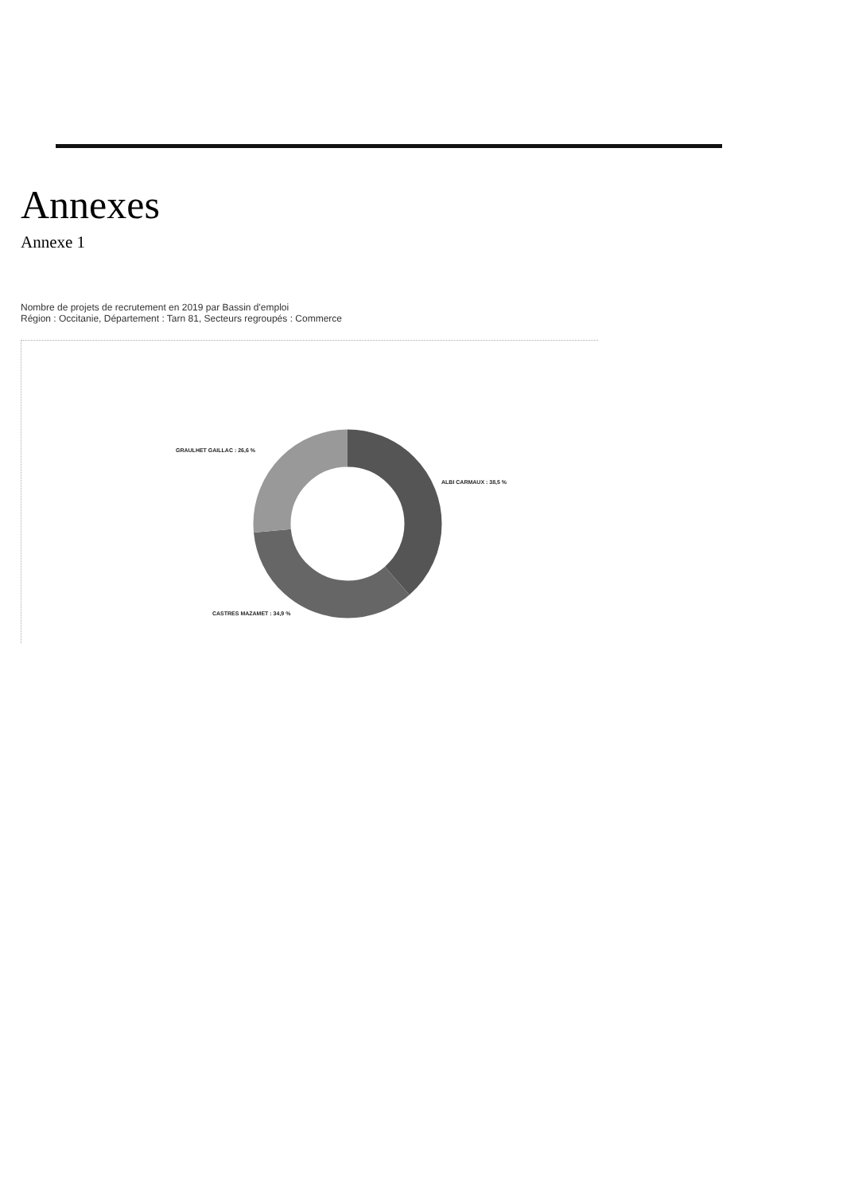Annexes
Annexe 1
Nombre de projets de recrutement en 2019 par Bassin d'emploi
Région : Occitanie, Département : Tarn 81, Secteurs regroupés : Commerce
GRAULHET GAILLAC : 26,6 %
ALBI CARMAUX : 38,5 %
CASTRES MAZAMET : 34,9 %